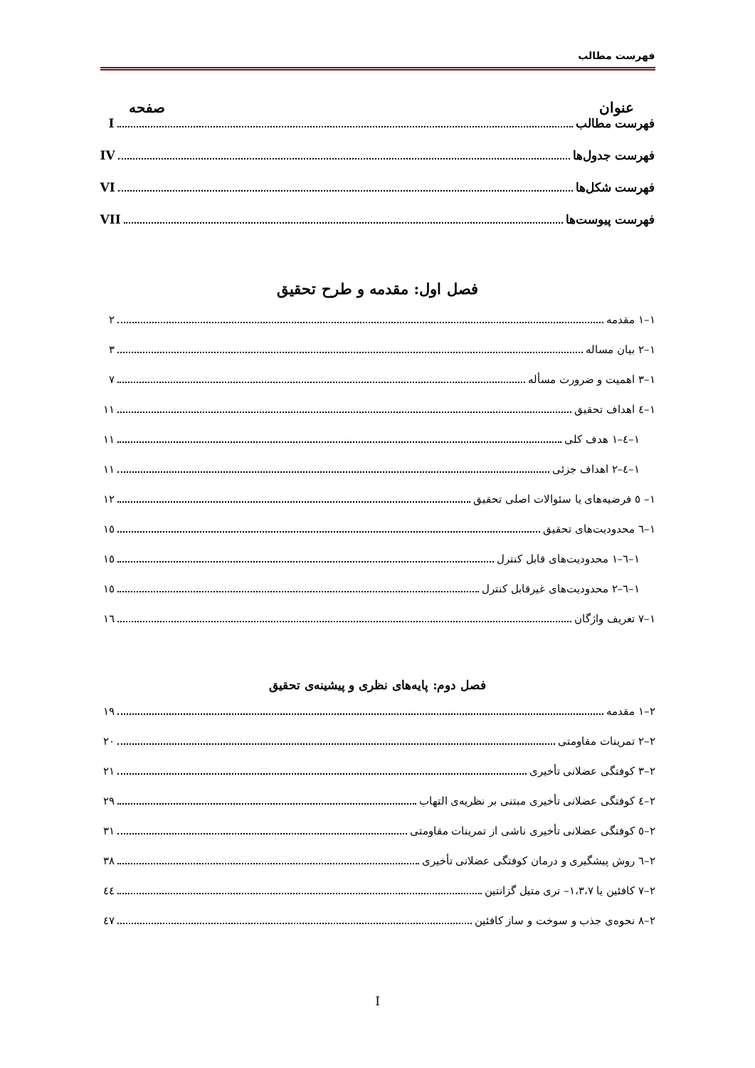فهرست مطالب
عنوان صفحه
فهرست مطالب I
فهرست جدول‌ها IV
فهرست شکل‌ها VI
فهرست پیوست‌ها VII
فصل اول: مقدمه و طرح تحقیق
۱–۱ مقدمه ۲
۱–۲ بیان مساله ۳
۱–۳ اهمیت و ضرورت مسأله ۷
۱–٤ اهداف تحقیق ۱۱
۱–٤–۱ هدف کلی ۱۱
۱–٤–۲ اهداف جزئی ۱۱
۱– ٥ فرضیه‌های یا سئوالات اصلی تحقیق ۱۲
۱–٦ محدودیت‌های تحقیق ۱٥
۱–٦–۱ محدودیت‌های قابل کنترل ۱٥
۱–٦–۲ محدودیت‌های غیرقابل کنترل ۱٥
۱–۷ تعریف واژگان ۱٦
فصل دوم: پایه‌های نظری و پیشینه‌ی تحقیق
۲–۱ مقدمه ۱۹
۲–۲ تمرینات مقاومتی ۲۰
۲–۳ کوفتگی عضلانی تأخیری ۲۱
۲–٤ کوفتگی عضلانی تأخیری مبتنی بر نظریه‌ی التهاب ۲۹
۲–٥ کوفتگی عضلانی تأخیری ناشی از تمرینات مقاومتی ۳۱
۲–٦ روش پیشگیری و درمان کوفتگی عضلانی تأخیری ۳۸
۲–۷ کافئین یا ۱،۳،۷– تری متیل گزانتین ٤٤
۲–۸ نحوه‌ی جذب و سوخت و ساز کافئین ٤۷
I